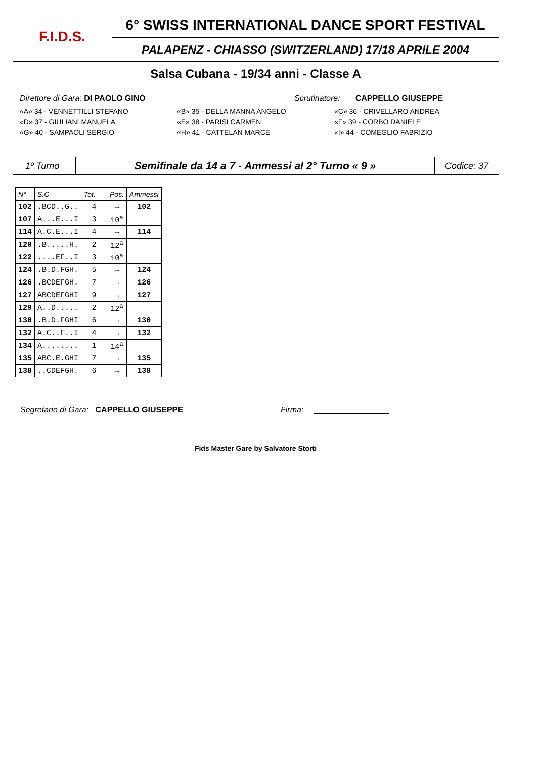F.I.D.S.
6° SWISS INTERNATIONAL DANCE SPORT FESTIVAL
PALAPENZ - CHIASSO (SWITZERLAND) 17/18 APRILE 2004
Salsa Cubana - 19/34 anni - Classe A
Direttore di Gara: DI PAOLO GINO
Scrutinatore: CAPPELLO GIUSEPPE
«A» 34 - VENNETTILLI STEFANO «B» 35 - DELLA MANNA ANGELO «C» 36 - CRIVELLARO ANDREA
«D» 37 - GIULIANI MANUELA «E» 38 - PARISI CARMEN «F» 39 - CORBO DANIELE
«G» 40 - SAMPAOLI SERGIO «H» 41 - CATTELAN MARCE «I» 44 - COMEGLIO FABRIZIO
1º Turno
Semifinale da 14 a 7 - Ammessi al 2° Turno « 9 »
Codice: 37
| N° | S.C | Tot. | Pos. | Ammessi |
| --- | --- | --- | --- | --- |
| 102 | .BCD..G.. | 4 | → | 102 |
| 107 | A...E...I | 3 | 10<sup>a</sup> | |
| 114 | A.C.E...I | 4 | → | 114 |
| 120 | .B.....H. | 2 | 12<sup>a</sup> | |
| 122 | ....EF..I | 3 | 10<sup>a</sup> | |
| 124 | .B.D.FGH. | 5 | → | 124 |
| 126 | .BCDEFGH. | 7 | → | 126 |
| 127 | ABCDEFGHI | 9 | → | 127 |
| 129 | A..D..... | 2 | 12<sup>a</sup> | |
| 130 | .B.D.FGHI | 6 | → | 130 |
| 132 | A.C..F..I | 4 | → | 132 |
| 134 | A........ | 1 | 14<sup>a</sup> | |
| 135 | ABC.E.GHI | 7 | → | 135 |
| 138 | ..CDEFGH. | 6 | → | 138 |
Segretario di Gara: CAPPELLO GIUSEPPE Firma:
Fids Master Gare by Salvatore Storti